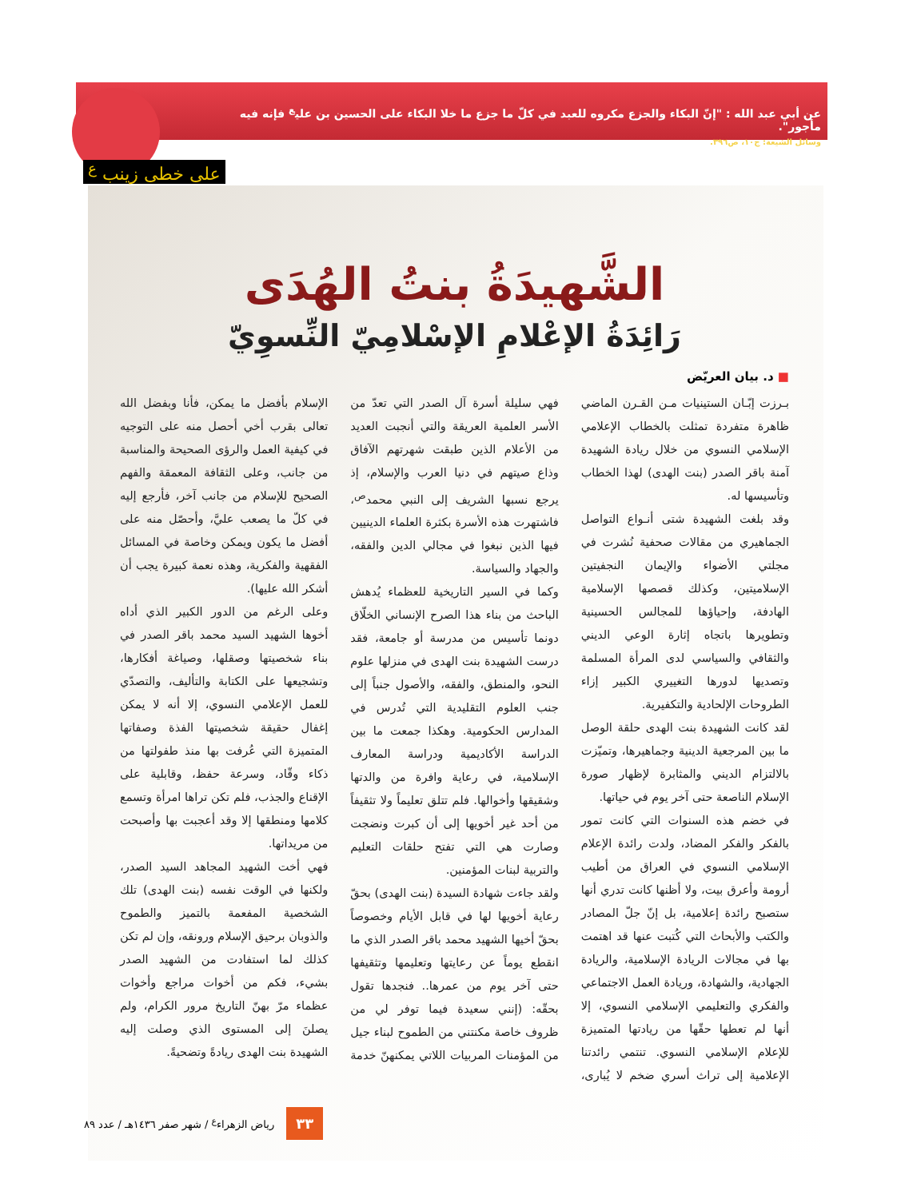عن أبي عبد الله : "إنّ البكاء والجزع مكروه للعبد في كلّ ما جزع ما خلا البكاء على الحسين بن علي<sup>ع</sup> فإنه فيه مأجور".
وسائل الشيعة: ج١٠، ص٣٩٦.
على خطى زينب <sup>ع</sup>
الشَّهيدَةُ بنتُ الهُدَى
رَائِدَةُ الإعْلامِ الإسْلامِيّ النِّسوِيّ
■ د. بيان العريّض
بـرزت إبّـان الستينيات مـن القـرن الماضي ظاهرة متفردة تمثلت بالخطاب الإعلامي الإسلامي النسوي من خلال ريادة الشهيدة آمنة باقر الصدر (بنت الهدى) لهذا الخطاب وتأسيسها له.
وقد بلغت الشهيدة شتى أنـواع التواصل الجماهيري من مقالات صحفية نُشرت في مجلتي الأضواء والإيمان النجفيتين الإسلاميتين، وكذلك قصصها الإسلامية الهادفة، وإحياؤها للمجالس الحسينية وتطويرها باتجاه إثارة الوعي الديني والثقافي والسياسي لدى المرأة المسلمة وتصديها لدورها التغييري الكبير إزاء الطروحات الإلحادية والتكفيرية.
لقد كانت الشهيدة بنت الهدى حلقة الوصل ما بين المرجعية الدينية وجماهيرها، وتميّزت بالالتزام الديني والمثابرة لإظهار صورة الإسلام الناصعة حتى آخر يوم في حياتها.
في خضم هذه السنوات التي كانت تمور بالفكر والفكر المضاد، ولدت رائدة الإعلام الإسلامي النسوي في العراق من أطيب أرومة وأعرق بيت، ولا أظنها كانت تدري أنها ستصبح رائدة إعلامية، بل إنّ جلّ المصادر والكتب والأبحاث التي كُتبت عنها قد اهتمت بها في مجالات الريادة الإسلامية، والريادة الجهادية، والشهادة، وريادة العمل الاجتماعي والفكري والتعليمي الإسلامي النسوي، إلا أنها لم تعطها حقّها من ريادتها المتميزة للإعلام الإسلامي النسوي. تنتمي رائدتنا الإعلامية إلى تراث أسري ضخم لا يُبارى، فهي سليلة أسرة آل الصدر التي تعدّ من الأسر العلمية العريقة والتي أنجبت العديد من الأعلام الذين طبقت شهرتهم الآفاق وذاع صيتهم في دنيا العرب والإسلام، إذ يرجع نسبها الشريف إلى النبي محمد<sup>ص</sup>، فاشتهرت هذه الأسرة بكثرة العلماء الدينيين فيها الذين نبغوا في مجالي الدين والفقه، والجهاد والسياسة.
وكما في السير التاريخية للعظماء يُدهش الباحث من بناء هذا الصرح الإنساني الخلّاق دونما تأسيس من مدرسة أو جامعة، فقد درست الشهيدة بنت الهدى في منزلها علوم النحو، والمنطق، والفقه، والأصول جنباً إلى جنب العلوم التقليدية التي تُدرس في المدارس الحكومية. وهكذا جمعت ما بين الدراسة الأكاديمية ودراسة المعارف الإسلامية، في رعاية وافرة من والدتها وشقيقها وأخوالها. فلم تتلق تعليماً ولا تثقيفاً من أحد غير أخويها إلى أن كبرت ونضجت وصارت هي التي تفتح حلقات التعليم والتربية لبنات المؤمنين.
ولقد جاءت شهادة السيدة (بنت الهدى) بحقّ رعاية أخويها لها في قابل الأيام وخصوصاً بحقّ أخيها الشهيد محمد باقر الصدر الذي ما انقطع يوماً عن رعايتها وتعليمها وتثقيفها حتى آخر يوم من عمرها.. فنجدها تقول بحقّه: (إنني سعيدة فيما توفر لي من ظروف خاصة مكنتني من الطموح لبناء جيل من المؤمنات المربيات اللاتي يمكنهنّ خدمة الإسلام بأفضل ما يمكن، فأنا وبفضل الله تعالى بقرب أخي أحصل منه على التوجيه في كيفية العمل والرؤى الصحيحة والمناسبة من جانب، وعلى الثقافة المعمقة والفهم الصحيح للإسلام من جانب آخر، فأرجع إليه في كلّ ما يصعب عليَّ، وأحصّل منه على أفضل ما يكون ويمكن وخاصة في المسائل الفقهية والفكرية، وهذه نعمة كبيرة يجب أن أشكر الله عليها).
وعلى الرغم من الدور الكبير الذي أداه أخوها الشهيد السيد محمد باقر الصدر في بناء شخصيتها وصقلها، وصياغة أفكارها، وتشجيعها على الكتابة والتأليف، والتصدّي للعمل الإعلامي النسوي، إلا أنه لا يمكن إغفال حقيقة شخصيتها الفذة وصفاتها المتميزة التي عُرفت بها منذ طفولتها من ذكاء وقّاد، وسرعة حفظ، وقابلية على الإقناع والجذب، فلم تكن تراها امرأة وتسمع كلامها ومنطقها إلا وقد أعجبت بها وأصبحت من مريداتها.
فهي أخت الشهيد المجاهد السيد الصدر، ولكنها في الوقت نفسه (بنت الهدى) تلك الشخصية المفعمة بالتميز والطموح والذوبان برحيق الإسلام ورونقه، وإن لم تكن كذلك لما استفادت من الشهيد الصدر بشيء، فكم من أخوات مراجع وأخوات عظماء مرّ بهنّ التاريخ مرور الكرام، ولم يصلنَ إلى المستوى الذي وصلت إليه الشهيدة بنت الهدى ريادةً وتضحيةً.
٣٣ رياض الزهراء<sup>ع</sup> / شهر صفر ١٤٣٦هـ / عدد ٨٩